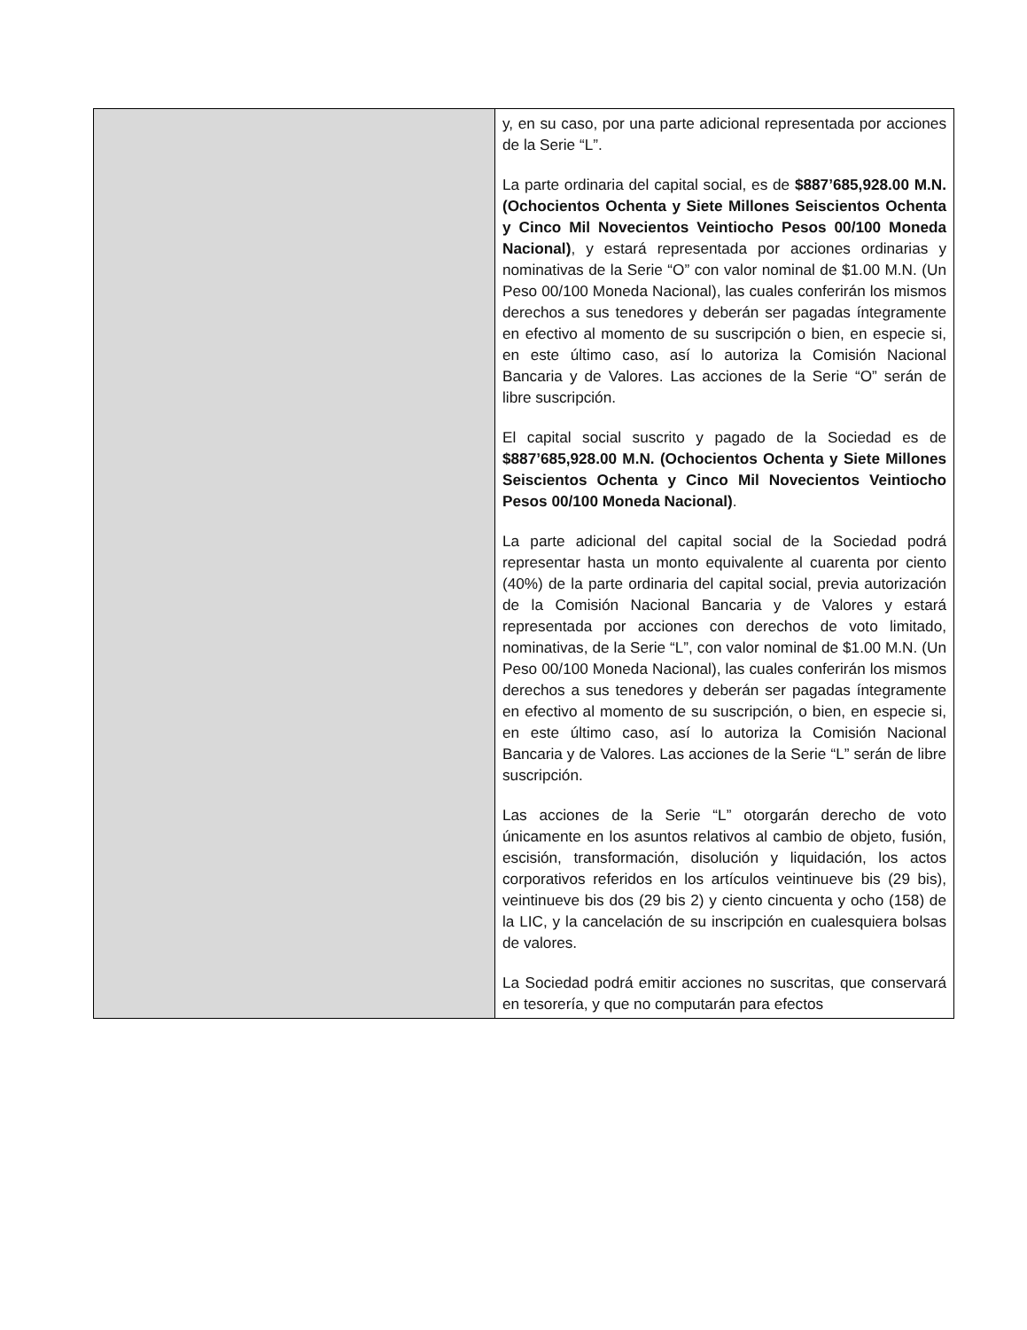| | y, en su caso, por una parte adicional representada por acciones de la Serie “L”. La parte ordinaria del capital social, es de $887’685,928.00 M.N. (Ochocientos Ochenta y Siete Millones Seiscientos Ochenta y Cinco Mil Novecientos Veintiocho Pesos 00/100 Moneda Nacional) , y estará representada por acciones ordinarias y nominativas de la Serie “O” con valor nominal de $1.00 M.N. (Un Peso 00/100 Moneda Nacional), las cuales conferirán los mismos derechos a sus tenedores y deberán ser pagadas íntegramente en efectivo al momento de su suscripción o bien, en especie si, en este último caso, así lo autoriza la Comisión Nacional Bancaria y de Valores. Las acciones de la Serie “O” serán de libre suscripción. El capital social suscrito y pagado de la Sociedad es de $887’685,928.00 M.N. (Ochocientos Ochenta y Siete Millones Seiscientos Ochenta y Cinco Mil Novecientos Veintiocho Pesos 00/100 Moneda Nacional) . La parte adicional del capital social de la Sociedad podrá representar hasta un monto equivalente al cuarenta por ciento (40%) de la parte ordinaria del capital social, previa autorización de la Comisión Nacional Bancaria y de Valores y estará representada por acciones con derechos de voto limitado, nominativas, de la Serie “L”, con valor nominal de $1.00 M.N. (Un Peso 00/100 Moneda Nacional), las cuales conferirán los mismos derechos a sus tenedores y deberán ser pagadas íntegramente en efectivo al momento de su suscripción, o bien, en especie si, en este último caso, así lo autoriza la Comisión Nacional Bancaria y de Valores. Las acciones de la Serie “L” serán de libre suscripción. Las acciones de la Serie “L” otorgarán derecho de voto únicamente en los asuntos relativos al cambio de objeto, fusión, escisión, transformación, disolución y liquidación, los actos corporativos referidos en los artículos veintinueve bis (29 bis), veintinueve bis dos (29 bis 2) y ciento cincuenta y ocho (158) de la LIC, y la cancelación de su inscripción en cualesquiera bolsas de valores. La Sociedad podrá emitir acciones no suscritas, que conservará en tesorería, y que no computarán para efectos |